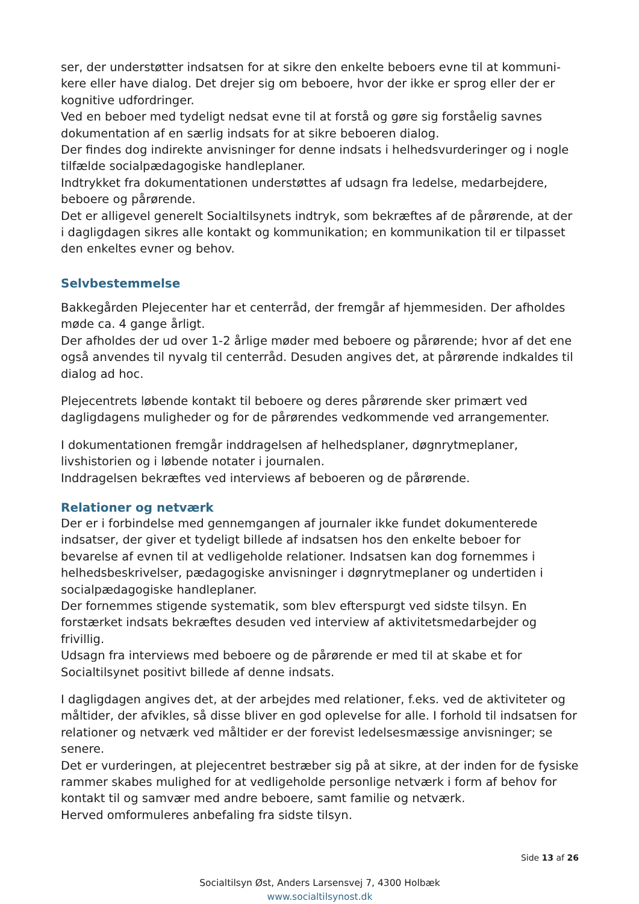ser, der understøtter indsatsen for at sikre den enkelte beboers evne til at kommuni-kere eller have dialog. Det drejer sig om beboere, hvor der ikke er sprog eller der er kognitive udfordringer.
Ved en beboer med tydeligt nedsat evne til at forstå og gøre sig forståelig savnes dokumentation af en særlig indsats for at sikre beboeren dialog.
Der findes dog indirekte anvisninger for denne indsats i helhedsvurderinger og i nogle tilfælde socialpædagogiske handleplaner.
Indtrykket fra dokumentationen understøttes af udsagn fra ledelse, medarbejdere, beboere og pårørende.
Det er alligevel generelt Socialtilsynets indtryk, som bekræftes af de pårørende, at der i dagligdagen sikres alle kontakt og kommunikation; en kommunikation til er tilpasset den enkeltes evner og behov.
Selvbestemmelse
Bakkegården Plejecenter har et centerråd, der fremgår af hjemmesiden. Der afholdes møde ca. 4 gange årligt.
Der afholdes der ud over 1-2 årlige møder med beboere og pårørende; hvor af det ene også anvendes til nyvalg til centerråd. Desuden angives det, at pårørende indkaldes til dialog ad hoc.
Plejecentrets løbende kontakt til beboere og deres pårørende sker primært ved dagligdagens muligheder og for de pårørendes vedkommende ved arrangementer.
I dokumentationen fremgår inddragelsen af helhedsplaner, døgnrytmeplaner, livshistorien og i løbende notater i journalen.
Inddragelsen bekræftes ved interviews af beboeren og de pårørende.
Relationer og netværk
Der er i forbindelse med gennemgangen af journaler ikke fundet dokumenterede indsatser, der giver et tydeligt billede af indsatsen hos den enkelte beboer for bevarelse af evnen til at vedligeholde relationer. Indsatsen kan dog fornemmes i helhedsbeskrivelser, pædagogiske anvisninger i døgnrytmeplaner og undertiden i socialpædagogiske handleplaner.
Der fornemmes stigende systematik, som blev efterspurgt ved sidste tilsyn. En forstærket indsats bekræftes desuden ved interview af aktivitetsmedarbejder og frivillig.
Udsagn fra interviews med beboere og de pårørende er med til at skabe et for Socialtilsynet positivt billede af denne indsats.
I dagligdagen angives det, at der arbejdes med relationer, f.eks. ved de aktiviteter og måltider, der afvikles, så disse bliver en god oplevelse for alle. I forhold til indsatsen for relationer og netværk ved måltider er der forevist ledelsesmæssige anvisninger; se senere.
Det er vurderingen, at plejecentret bestræber sig på at sikre, at der inden for de fysiske rammer skabes mulighed for at vedligeholde personlige netværk i form af behov for kontakt til og samvær med andre beboere, samt familie og netværk.
Herved omformuleres anbefaling fra sidste tilsyn.
Side 13 af 26
Socialtilsyn Øst, Anders Larsensvej 7, 4300 Holbæk
www.socialtilsynost.dk